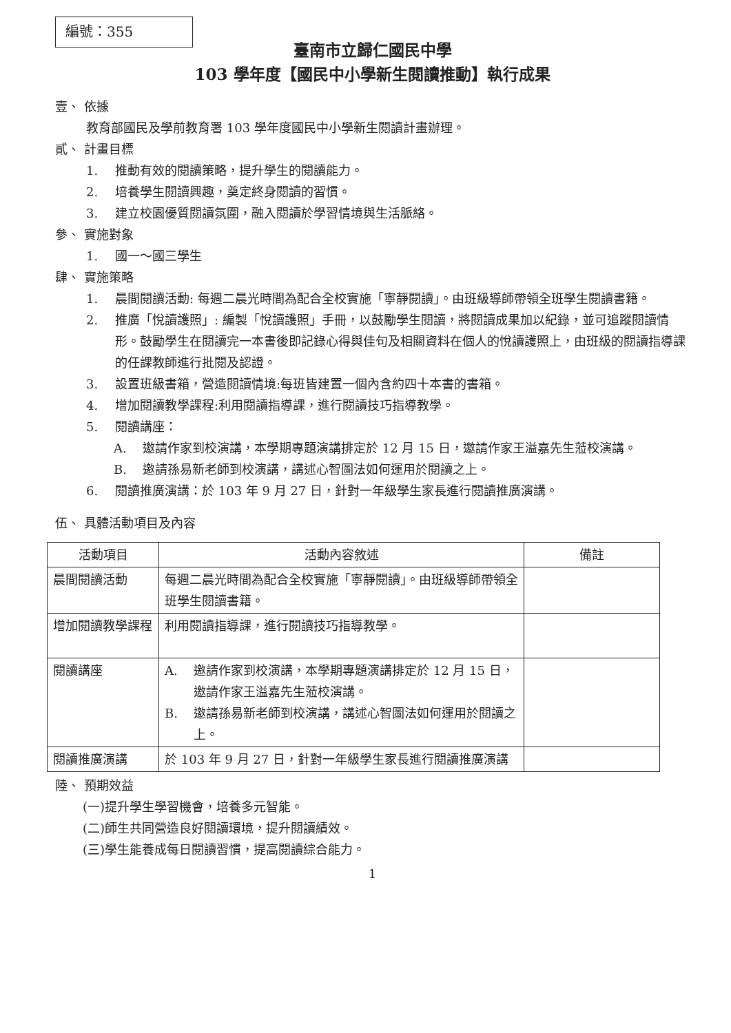編號：355
臺南市立歸仁國民中學
103 學年度【國民中小學新生閱讀推動】執行成果
壹、 依據
教育部國民及學前教育署 103 學年度國民中小學新生閱讀計畫辦理。
貳、 計畫目標
1. 推動有效的閱讀策略，提升學生的閱讀能力。
2. 培養學生閱讀興趣，奠定終身閱讀的習慣。
3. 建立校園優質閱讀氛圍，融入閱讀於學習情境與生活脈絡。
參、 實施對象
1. 國一～國三學生
肆、 實施策略
1. 晨間閱讀活動: 每週二晨光時間為配合全校實施「寧靜閱讀」。由班級導師帶領全班學生閱讀書籍。
2. 推廣「悅讀護照」: 編製「悅讀護照」手冊，以鼓勵學生閱讀，將閱讀成果加以紀錄，並可追蹤閱讀情形。鼓勵學生在閱讀完一本書後即記錄心得與佳句及相關資料在個人的悅讀護照上，由班級的閱讀指導課的任課教師進行批閱及認證。
3. 設置班級書箱，營造閱讀情境:每班皆建置一個內含約四十本書的書箱。
4. 增加閱讀教學課程:利用閱讀指導課，進行閱讀技巧指導教學。
5. 閱讀講座：
A. 邀請作家到校演講，本學期專題演講排定於 12 月 15 日，邀請作家王溢嘉先生蒞校演講。
B. 邀請孫易新老師到校演講，講述心智圖法如何運用於閱讀之上。
6. 閱讀推廣演講：於 103 年 9 月 27 日，針對一年級學生家長進行閱讀推廣演講。
伍、 具體活動項目及內容
| 活動項目 | 活動內容敘述 | 備註 |
| --- | --- | --- |
| 晨間閱讀活動 | 每週二晨光時間為配合全校實施「寧靜閱讀」。由班級導師帶領全班學生閱讀書籍。 | |
| 增加閱讀教學課程 | 利用閱讀指導課，進行閱讀技巧指導教學。 | |
| 閱讀講座 | A. 邀請作家到校演講，本學期專題演講排定於 12 月 15 日，邀請作家王溢嘉先生蒞校演講。 B. 邀請孫易新老師到校演講，講述心智圖法如何運用於閱讀之上。 | |
| 閱讀推廣演講 | 於 103 年 9 月 27 日，針對一年級學生家長進行閱讀推廣演講 | |
陸、 預期效益
(一)提升學生學習機會，培養多元智能。
(二)師生共同營造良好閱讀環境，提升閱讀績效。
(三)學生能養成每日閱讀習慣，提高閱讀綜合能力。
1